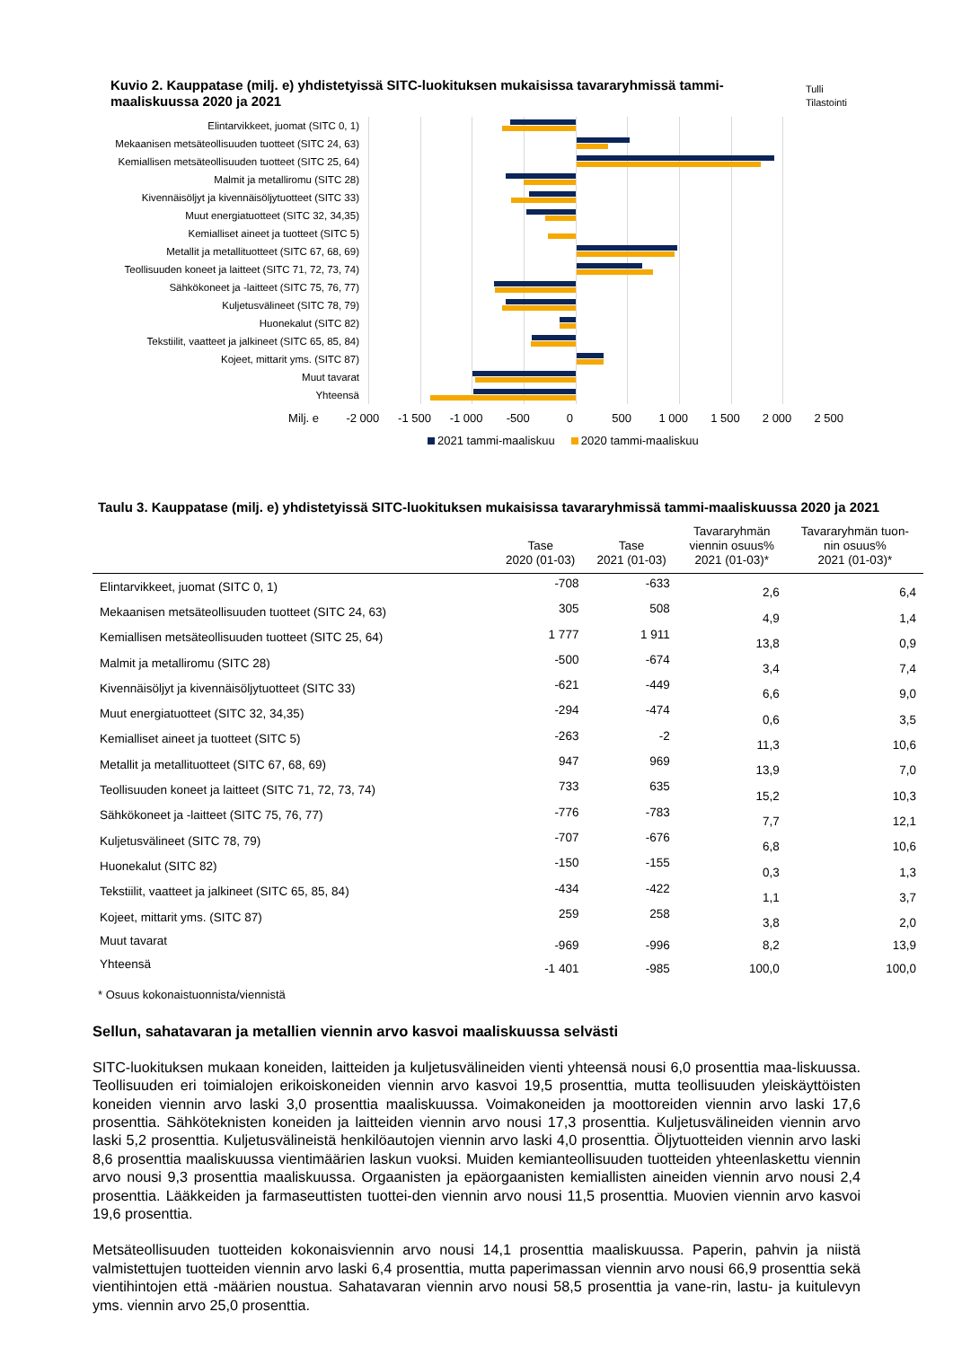Kuvio 2. Kauppatase (milj. e) yhdistetyissä SITC-luokituksen mukaisissa tavararyhmissä tammi-maaliskuussa 2020 ja 2021
Tulli
Tilastointi
Elintarvikkeet, juomat (SITC 0, 1)
Mekaanisen metsäteollisuuden tuotteet (SITC 24, 63)
Kemiallisen metsäteollisuuden tuotteet (SITC 25, 64)
Malmit ja metalliromu (SITC 28)
Kivennäisöljyt ja kivennäisöljytuotteet (SITC 33)
Muut energiatuotteet (SITC 32, 34,35)
Kemialliset aineet ja tuotteet (SITC 5)
Metallit ja metallituotteet (SITC 67, 68, 69)
Teollisuuden koneet ja laitteet (SITC 71, 72, 73, 74)
Sähkökoneet ja -laitteet (SITC 75, 76, 77)
Kuljetusvälineet (SITC 78, 79)
Huonekalut (SITC 82)
Tekstiilit, vaatteet ja jalkineet (SITC 65, 85, 84)
Kojeet, mittarit yms. (SITC 87)
Muut tavarat
Yhteensä
Milj. e -2 000 -1 500 -1 000 -500 0 500 1 000 1 500 2 000 2 500
2021 tammi-maaliskuu 2020 tammi-maaliskuu
Taulu 3. Kauppatase (milj. e) yhdistetyissä SITC-luokituksen mukaisissa tavararyhmissä tammi-maaliskuussa 2020 ja 2021
| | Tase 2020 (01-03) | Tase 2021 (01-03) | Tavararyhmän viennin osuus% 2021 (01-03)* | Tavararyhmän tuon- nin osuus% 2021 (01-03)* |
| --- | --- | --- | --- | --- |
| Elintarvikkeet, juomat (SITC 0, 1) | -708 | -633 | 2,6 | 6,4 |
| Mekaanisen metsäteollisuuden tuotteet (SITC 24, 63) | 305 | 508 | 4,9 | 1,4 |
| Kemiallisen metsäteollisuuden tuotteet (SITC 25, 64) | 1 777 | 1 911 | 13,8 | 0,9 |
| Malmit ja metalliromu (SITC 28) | -500 | -674 | 3,4 | 7,4 |
| Kivennäisöljyt ja kivennäisöljytuotteet (SITC 33) | -621 | -449 | 6,6 | 9,0 |
| Muut energiatuotteet (SITC 32, 34,35) | -294 | -474 | 0,6 | 3,5 |
| Kemialliset aineet ja tuotteet (SITC 5) | -263 | -2 | 11,3 | 10,6 |
| Metallit ja metallituotteet (SITC 67, 68, 69) | 947 | 969 | 13,9 | 7,0 |
| Teollisuuden koneet ja laitteet (SITC 71, 72, 73, 74) | 733 | 635 | 15,2 | 10,3 |
| Sähkökoneet ja -laitteet (SITC 75, 76, 77) | -776 | -783 | 7,7 | 12,1 |
| Kuljetusvälineet (SITC 78, 79) | -707 | -676 | 6,8 | 10,6 |
| Huonekalut (SITC 82) | -150 | -155 | 0,3 | 1,3 |
| Tekstiilit, vaatteet ja jalkineet (SITC 65, 85, 84) | -434 | -422 | 1,1 | 3,7 |
| Kojeet, mittarit yms. (SITC 87) | 259 | 258 | 3,8 | 2,0 |
| Muut tavarat | -969 | -996 | 8,2 | 13,9 |
| Yhteensä | -1 401 | -985 | 100,0 | 100,0 |
* Osuus kokonaistuonnista/viennistä
Sellun, sahatavaran ja metallien viennin arvo kasvoi maaliskuussa selvästi
SITC-luokituksen mukaan koneiden, laitteiden ja kuljetusvälineiden vienti yhteensä nousi 6,0 prosenttia maa-liskuussa. Teollisuuden eri toimialojen erikoiskoneiden viennin arvo kasvoi 19,5 prosenttia, mutta teollisuuden yleiskäyttöisten koneiden viennin arvo laski 3,0 prosenttia maaliskuussa. Voimakoneiden ja moottoreiden viennin arvo laski 17,6 prosenttia. Sähköteknisten koneiden ja laitteiden viennin arvo nousi 17,3 prosenttia. Kuljetusvälineiden viennin arvo laski 5,2 prosenttia. Kuljetusvälineistä henkilöautojen viennin arvo laski 4,0 prosenttia. Öljytuotteiden viennin arvo laski 8,6 prosenttia maaliskuussa vientimäärien laskun vuoksi. Muiden kemianteollisuuden tuotteiden yhteenlaskettu viennin arvo nousi 9,3 prosenttia maaliskuussa. Orgaanisten ja epäorgaanisten kemiallisten aineiden viennin arvo nousi 2,4 prosenttia. Lääkkeiden ja farmaseuttisten tuottei-den viennin arvo nousi 11,5 prosenttia. Muovien viennin arvo kasvoi 19,6 prosenttia.
Metsäteollisuuden tuotteiden kokonaisviennin arvo nousi 14,1 prosenttia maaliskuussa. Paperin, pahvin ja niistä valmistettujen tuotteiden viennin arvo laski 6,4 prosenttia, mutta paperimassan viennin arvo nousi 66,9 prosenttia sekä vientihintojen että -määrien noustua. Sahatavaran viennin arvo nousi 58,5 prosenttia ja vane-rin, lastu- ja kuitulevyn yms. viennin arvo 25,0 prosenttia.